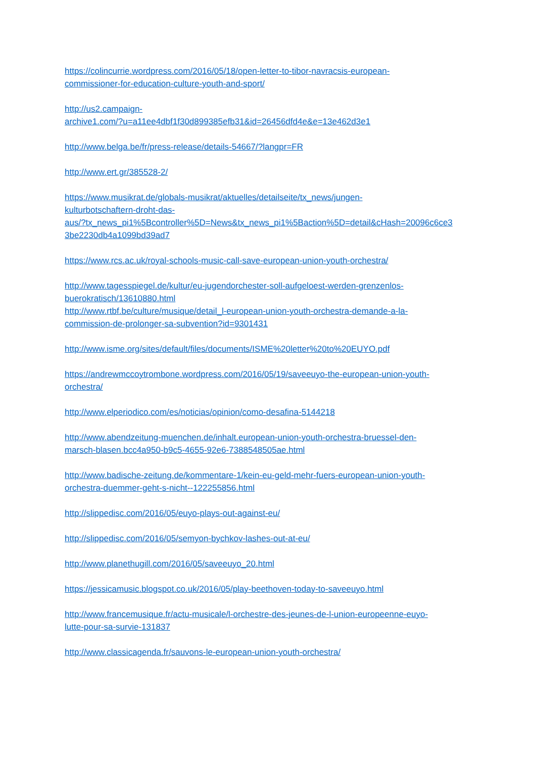https://colincurrie.wordpress.com/2016/05/18/open-letter-to-tibor-navracsis-european-
commissioner-for-education-culture-youth-and-sport/
http://us2.campaign-
archive1.com/?u=a11ee4dbf1f30d899385efb31&id=26456dfd4e&e=13e462d3e1
http://www.belga.be/fr/press-release/details-54667/?langpr=FR
http://www.ert.gr/385528-2/
https://www.musikrat.de/globals-musikrat/aktuelles/detailseite/tx_news/jungen-
kulturbotschaftern-droht-das-
aus/?tx_news_pi1%5Bcontroller%5D=News&tx_news_pi1%5Baction%5D=detail&cHash=20096c6ce3
3be2230db4a1099bd39ad7
https://www.rcs.ac.uk/royal-schools-music-call-save-european-union-youth-orchestra/
http://www.tagesspiegel.de/kultur/eu-jugendorchester-soll-aufgeloest-werden-grenzenlos-
buerokratisch/13610880.html
http://www.rtbf.be/culture/musique/detail_l-european-union-youth-orchestra-demande-a-la-
commission-de-prolonger-sa-subvention?id=9301431
http://www.isme.org/sites/default/files/documents/ISME%20letter%20to%20EUYO.pdf
https://andrewmccoytrombone.wordpress.com/2016/05/19/saveeuyo-the-european-union-youth-
orchestra/
http://www.elperiodico.com/es/noticias/opinion/como-desafina-5144218
http://www.abendzeitung-muenchen.de/inhalt.european-union-youth-orchestra-bruessel-den-
marsch-blasen.bcc4a950-b9c5-4655-92e6-7388548505ae.html
http://www.badische-zeitung.de/kommentare-1/kein-eu-geld-mehr-fuers-european-union-youth-
orchestra-duemmer-geht-s-nicht--122255856.html
http://slippedisc.com/2016/05/euyo-plays-out-against-eu/
http://slippedisc.com/2016/05/semyon-bychkov-lashes-out-at-eu/
http://www.planethugill.com/2016/05/saveeuyo_20.html
https://jessicamusic.blogspot.co.uk/2016/05/play-beethoven-today-to-saveeuyo.html
http://www.francemusique.fr/actu-musicale/l-orchestre-des-jeunes-de-l-union-europeenne-euyo-
lutte-pour-sa-survie-131837
http://www.classicagenda.fr/sauvons-le-european-union-youth-orchestra/